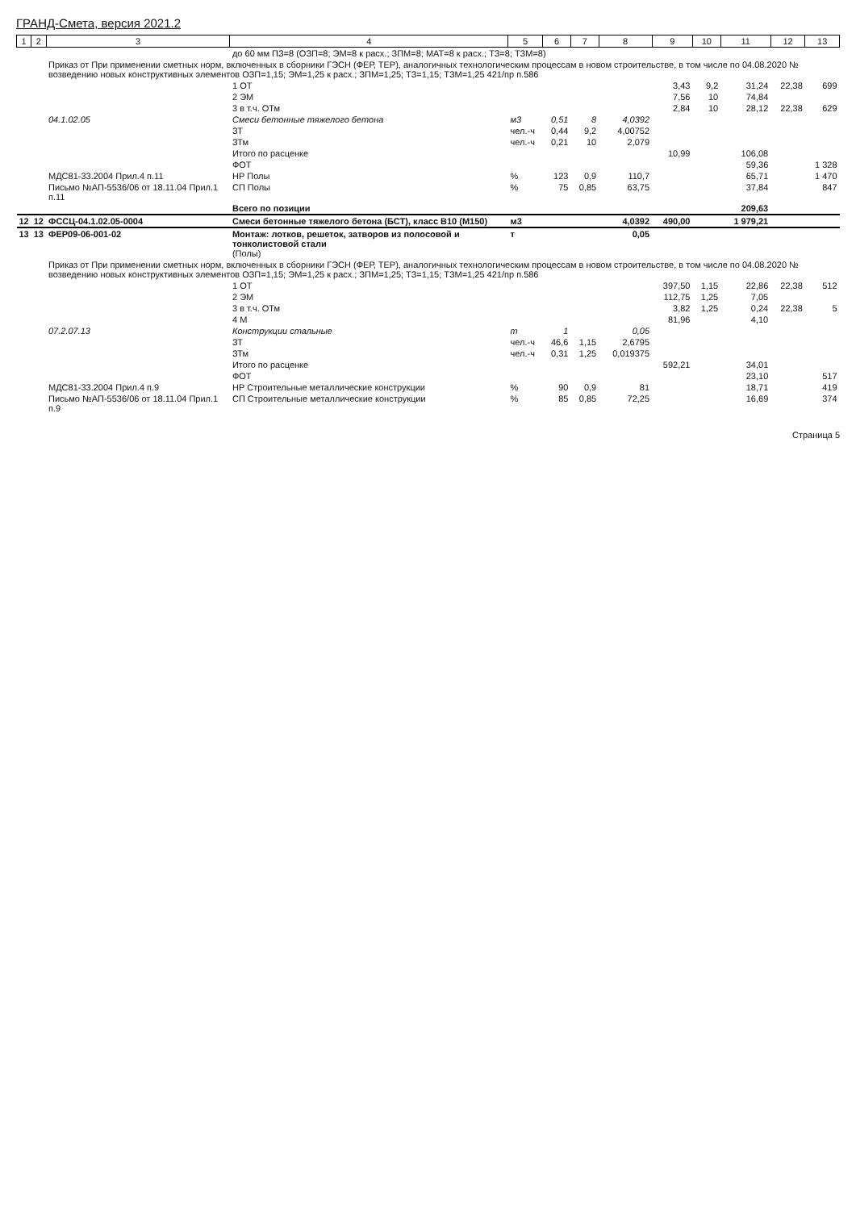ГРАНД-Смета, версия 2021.2
| 1 | 2 | 3 | 4 | 5 | 6 | 7 | 8 | 9 | 10 | 11 | 12 | 13 |
| --- | --- | --- | --- | --- | --- | --- | --- | --- | --- | --- | --- | --- |
| | | | до 60 мм ПЗ=8 (ОЗП=8; ЭМ=8 к расх.; ЗПМ=8; МАТ=8 к расх.; ТЗ=8; ТЗМ=8) | | | | | | | | | |
| | | Приказ от При применении сметных норм, включенных в сборники ГЭСН (ФЕР, ТЕР), аналогичных технологическим процессам в новом строительстве, в том числе по 04.08.2020 № возведению новых конструктивных элементов ОЗП=1,15; ЭМ=1,25 к расх.; ЗПМ=1,25; ТЗ=1,15; ТЗМ=1,25 421/пр п.586 | | | | | | | | | | |
| | | | 1 ОТ | | | | | 3,43 | 9,2 | 31,24 | 22,38 | 699 |
| | | | 2 ЭМ | | | | | 7,56 | 10 | 74,84 | | |
| | | | 3 в т.ч. ОТм | | | | | 2,84 | 10 | 28,12 | 22,38 | 629 |
| | | 04.1.02.05 | Смеси бетонные тяжелого бетона | м3 | 0,51 | 8 | 4,0392 | | | | | |
| | | | ЗТ | чел.-ч | 0,44 | 9,2 | 4,00752 | | | | | |
| | | | ЗТм | чел.-ч | 0,21 | 10 | 2,079 | | | | | |
| | | | Итого по расценке | | | | | 10,99 | | 106,08 | | |
| | | | ФОТ | | | | | | | 59,36 | | 1 328 |
| | | МДС81-33.2004 Прил.4 п.11 | НР Полы | % | 123 | 0,9 | 110,7 | | | 65,71 | | 1 470 |
| | | Письмо №АП-5536/06 от 18.11.04 Прил.1 п.11 | СП Полы | % | 75 | 0,85 | 63,75 | | | 37,84 | | 847 |
| | | | Всего по позиции | | | | | | | 209,63 | | |
| 12 | 12 | ФССЦ-04.1.02.05-0004 | Смеси бетонные тяжелого бетона (БСТ), класс В10 (М150) | м3 | | | 4,0392 | 490,00 | | 1 979,21 | | |
| 13 | 13 | ФЕР09-06-001-02 | Монтаж: лотков, решеток, затворов из полосовой и тонколистовой стали (Полы) | т | | | 0,05 | | | | | |
| | | Приказ от При применении сметных норм, включенных в сборники ГЭСН (ФЕР, ТЕР), аналогичных технологическим процессам в новом строительстве, в том числе по 04.08.2020 № возведению новых конструктивных элементов ОЗП=1,15; ЭМ=1,25 к расх.; ЗПМ=1,25; ТЗ=1,15; ТЗМ=1,25 421/пр п.586 | | | | | | | | | | |
| | | | 1 ОТ | | | | | 397,50 | 1,15 | 22,86 | 22,38 | 512 |
| | | | 2 ЭМ | | | | | 112,75 | 1,25 | 7,05 | | |
| | | | 3 в т.ч. ОТм | | | | | 3,82 | 1,25 | 0,24 | 22,38 | 5 |
| | | | 4 М | | | | | 81,96 | | 4,10 | | |
| | | 07.2.07.13 | Конструкции стальные | т | 1 | | 0,05 | | | | | |
| | | | ЗТ | чел.-ч | 46,6 | 1,15 | 2,6795 | | | | | |
| | | | ЗТм | чел.-ч | 0,31 | 1,25 | 0,019375 | | | | | |
| | | | Итого по расценке | | | | | 592,21 | | 34,01 | | |
| | | | ФОТ | | | | | | | 23,10 | | 517 |
| | | МДС81-33.2004 Прил.4 п.9 | НР Строительные металлические конструкции | % | 90 | 0,9 | 81 | | | 18,71 | | 419 |
| | | Письмо №АП-5536/06 от 18.11.04 Прил.1 п.9 | СП Строительные металлические конструкции | % | 85 | 0,85 | 72,25 | | | 16,69 | | 374 |
Страница 5